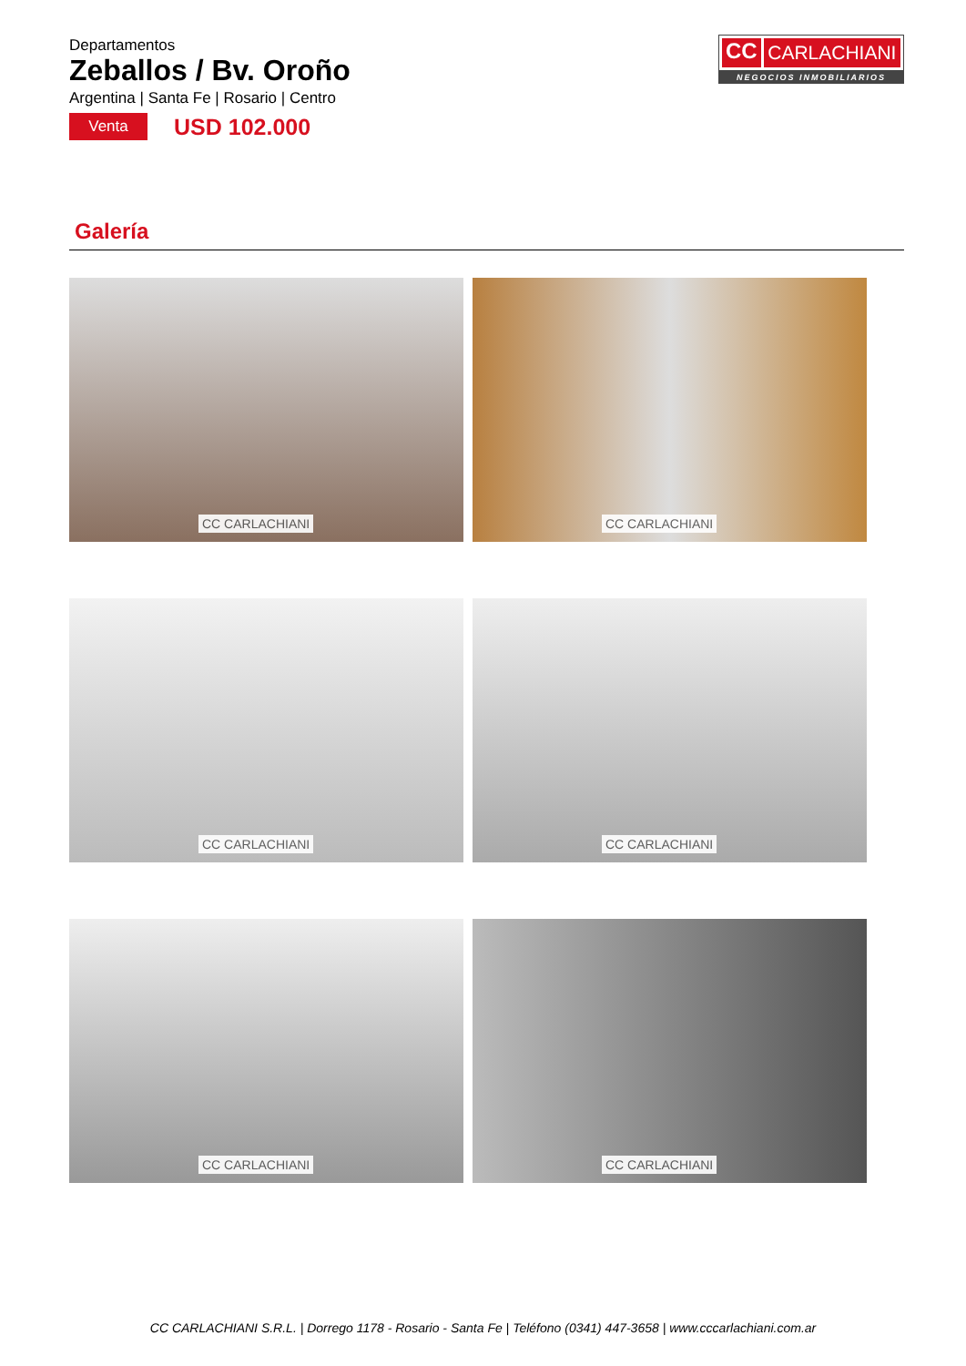Departamentos
Zeballos / Bv. Oroño
Argentina | Santa Fe | Rosario | Centro
Venta
USD 102.000
CC CARLACHIANI
NEGOCIOS INMOBILIARIOS
Galería
CC CARLACHIANI
CC CARLACHIANI
CC CARLACHIANI
CC CARLACHIANI
CC CARLACHIANI
CC CARLACHIANI
CC CARLACHIANI S.R.L. | Dorrego 1178 - Rosario - Santa Fe | Teléfono (0341) 447-3658 | www.cccarlachiani.com.ar